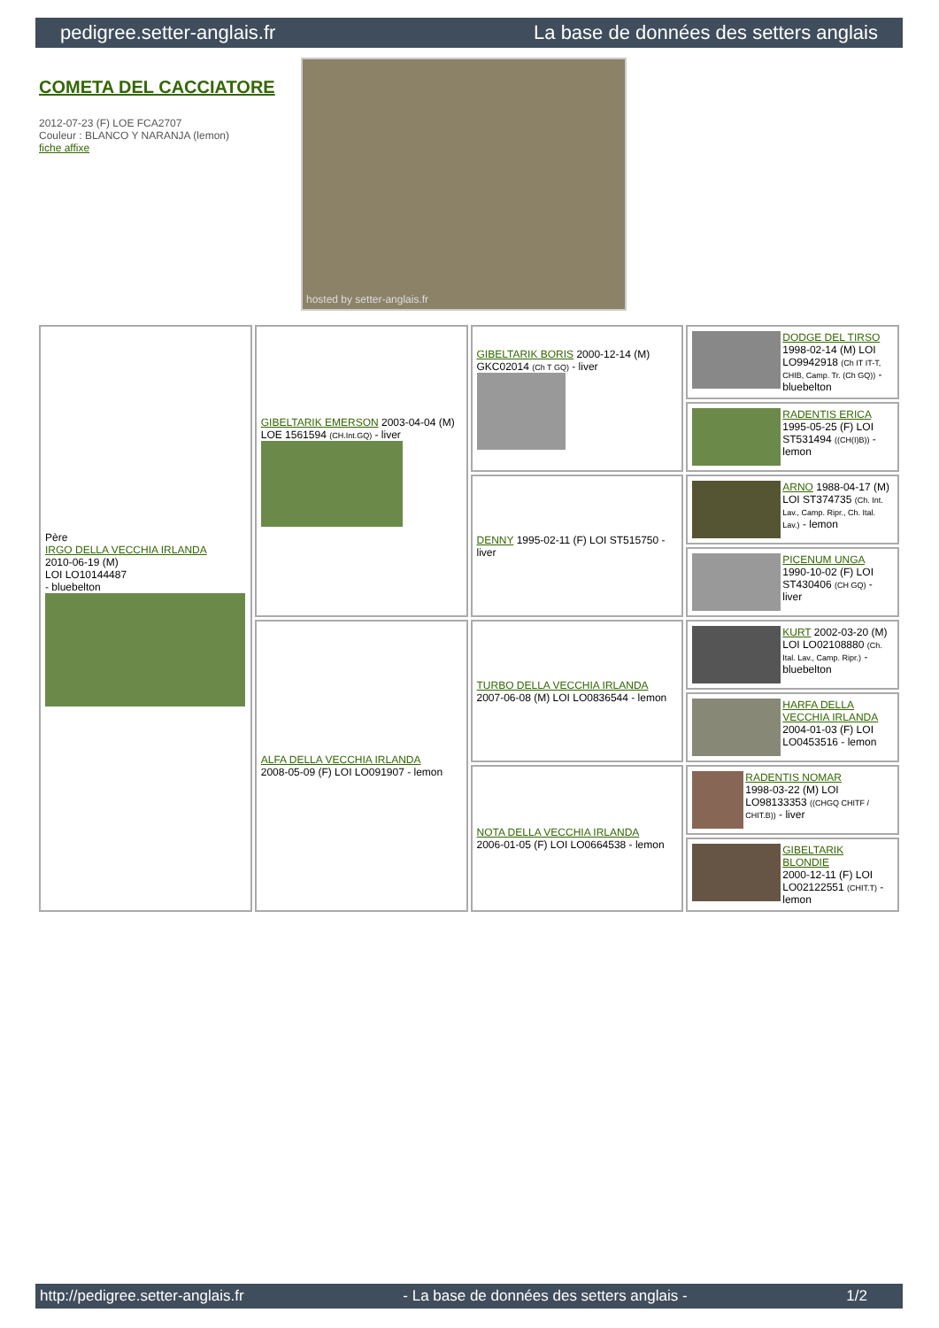pedigree.setter-anglais.fr La base de données des setters anglais
COMETA DEL CACCIATORE
2012-07-23 (F) LOE FCA2707
Couleur : BLANCO Y NARANJA (lemon)
fiche affixe
hosted by setter-anglais.fr
| Père IRGO DELLA VECCHIA IRLANDA 2010-06-19 (M) LOI LO10144487 - bluebelton | GIBELTARIK EMERSON 2003-04-04 (M) LOE 1561594 (CH.Int.GQ) - liver | GIBELTARIK BORIS 2000-12-14 (M) GKC02014 (Ch T GQ) - liver | DODGE DEL TIRSO 1998-02-14 (M) LOI LO9942918 (Ch IT IT-T, CHIB, Camp. Tr. (Ch GQ)) - bluebelton |
| | | | RADENTIS ERICA 1995-05-25 (F) LOI ST531494 ((CH(I)B)) - lemon |
| | | DENNY 1995-02-11 (F) LOI ST515750 - liver | ARNO 1988-04-17 (M) LOI ST374735 (Ch. Int. Lav., Camp. Ripr., Ch. Ital. Lav.) - lemon |
| | | | PICENUM UNGA 1990-10-02 (F) LOI ST430406 (CH GQ) - liver |
| | ALFA DELLA VECCHIA IRLANDA 2008-05-09 (F) LOI LO091907 - lemon | TURBO DELLA VECCHIA IRLANDA 2007-06-08 (M) LOI LO0836544 - lemon | KURT 2002-03-20 (M) LOI LO02108880 (Ch. Ital. Lav., Camp. Ripr.) - bluebelton |
| | | | HARFA DELLA VECCHIA IRLANDA 2004-01-03 (F) LOI LO0453516 - lemon |
| | | NOTA DELLA VECCHIA IRLANDA 2006-01-05 (F) LOI LO0664538 - lemon | RADENTIS NOMAR 1998-03-22 (M) LOI LO98133353 ((CHGQ CHITF / CHIT.B)) - liver |
| | | | GIBELTARIK BLONDIE 2000-12-11 (F) LOI LO02122551 (CHIT.T) - lemon |
http://pedigree.setter-anglais.fr - La base de données des setters anglais - 1/2